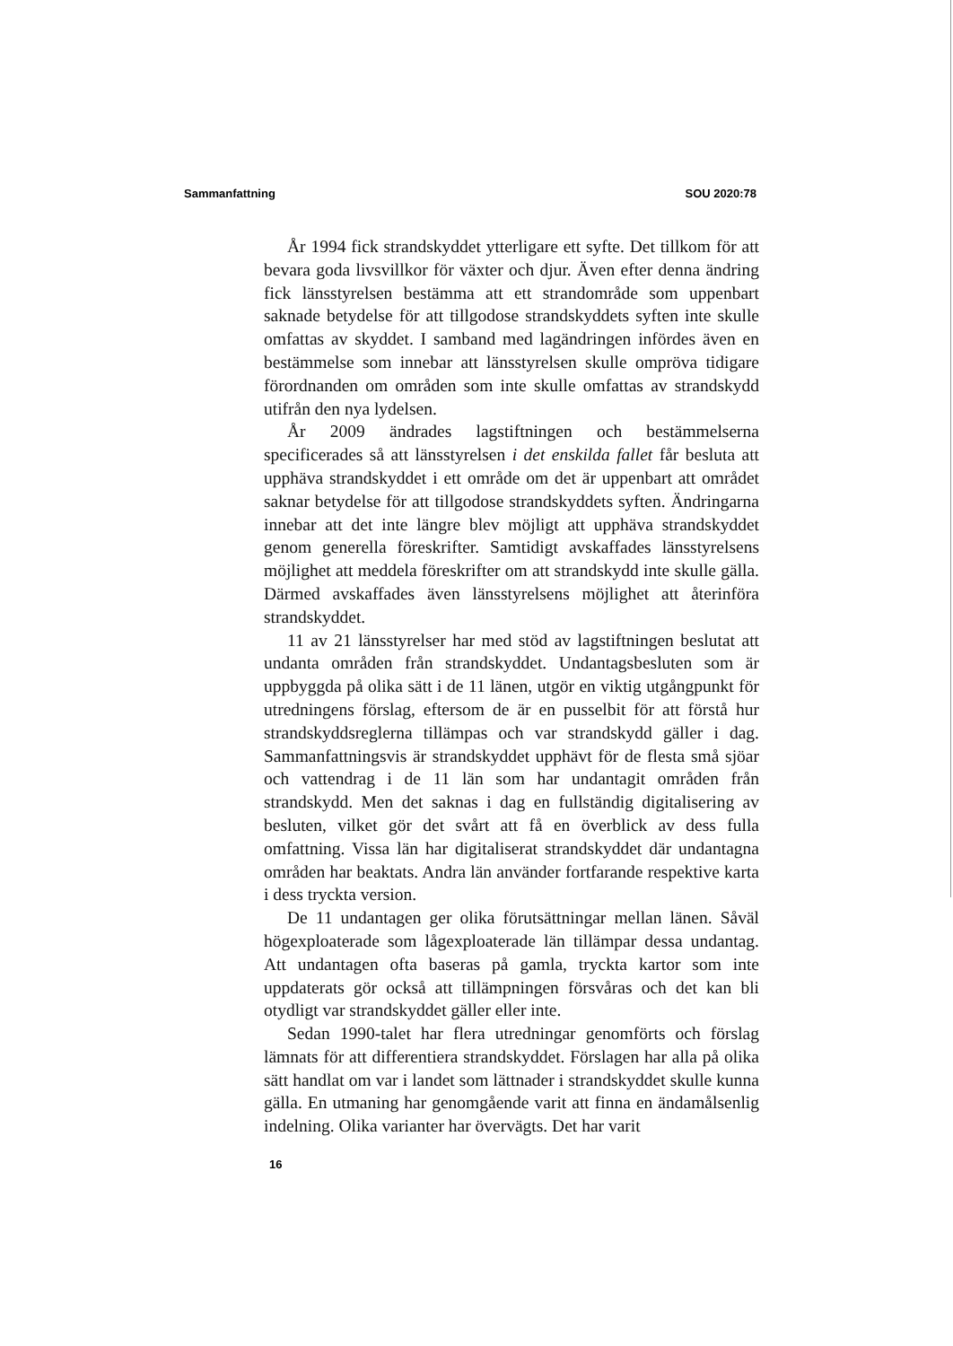Sammanfattning SOU 2020:78
År 1994 fick strandskyddet ytterligare ett syfte. Det tillkom för att bevara goda livsvillkor för växter och djur. Även efter denna ändring fick länsstyrelsen bestämma att ett strandområde som uppenbart saknade betydelse för att tillgodose strandskyddets syften inte skulle omfattas av skyddet. I samband med lagändringen infördes även en bestämmelse som innebar att länsstyrelsen skulle ompröva tidigare förordnanden om områden som inte skulle omfattas av strandskydd utifrån den nya lydelsen.
År 2009 ändrades lagstiftningen och bestämmelserna specificerades så att länsstyrelsen i det enskilda fallet får besluta att upphäva strandskyddet i ett område om det är uppenbart att området saknar betydelse för att tillgodose strandskyddets syften. Ändringarna innebar att det inte längre blev möjligt att upphäva strandskyddet genom generella föreskrifter. Samtidigt avskaffades länsstyrelsens möjlighet att meddela föreskrifter om att strandskydd inte skulle gälla. Därmed avskaffades även länsstyrelsens möjlighet att återinföra strandskyddet.
11 av 21 länsstyrelser har med stöd av lagstiftningen beslutat att undanta områden från strandskyddet. Undantagsbesluten som är uppbyggda på olika sätt i de 11 länen, utgör en viktig utgångpunkt för utredningens förslag, eftersom de är en pusselbit för att förstå hur strandskyddsreglerna tillämpas och var strandskydd gäller i dag. Sammanfattningsvis är strandskyddet upphävt för de flesta små sjöar och vattendrag i de 11 län som har undantagit områden från strandskydd. Men det saknas i dag en fullständig digitalisering av besluten, vilket gör det svårt att få en överblick av dess fulla omfattning. Vissa län har digitaliserat strandskyddet där undantagna områden har beaktats. Andra län använder fortfarande respektive karta i dess tryckta version.
De 11 undantagen ger olika förutsättningar mellan länen. Såväl högexploaterade som lågexploaterade län tillämpar dessa undantag. Att undantagen ofta baseras på gamla, tryckta kartor som inte uppdaterats gör också att tillämpningen försvåras och det kan bli otydligt var strandskyddet gäller eller inte.
Sedan 1990-talet har flera utredningar genomförts och förslag lämnats för att differentiera strandskyddet. Förslagen har alla på olika sätt handlat om var i landet som lättnader i strandskyddet skulle kunna gälla. En utmaning har genomgående varit att finna en ändamålsenlig indelning. Olika varianter har övervägts. Det har varit
16